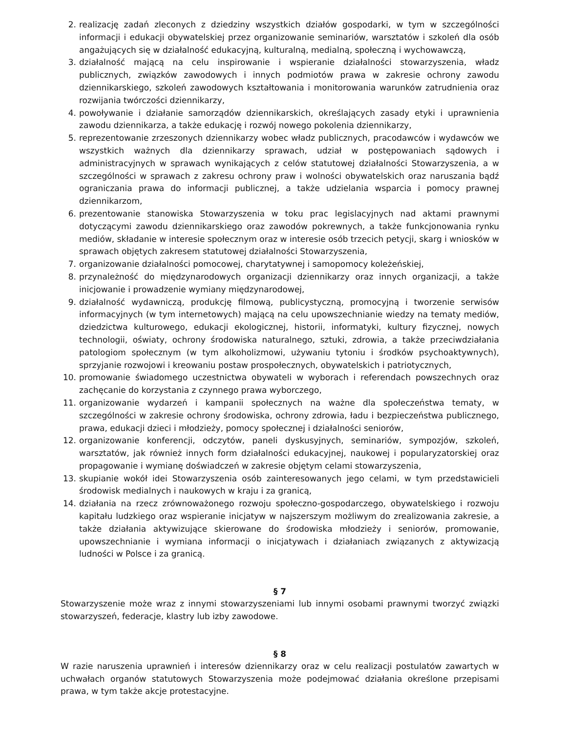2. realizację zadań zleconych z dziedziny wszystkich działów gospodarki, w tym w szczególności informacji i edukacji obywatelskiej przez organizowanie seminariów, warsztatów i szkoleń dla osób angażujących się w działalność edukacyjną, kulturalną, medialną, społeczną i wychowawczą,
3. działalność mającą na celu inspirowanie i wspieranie działalności stowarzyszenia, władz publicznych, związków zawodowych i innych podmiotów prawa w zakresie ochrony zawodu dziennikarskiego, szkoleń zawodowych kształtowania i monitorowania warunków zatrudnienia oraz rozwijania twórczości dziennikarzy,
4. powoływanie i działanie samorządów dziennikarskich, określających zasady etyki i uprawnienia zawodu dziennikarza, a także edukację i rozwój nowego pokolenia dziennikarzy,
5. reprezentowanie zrzeszonych dziennikarzy wobec władz publicznych, pracodawców i wydawców we wszystkich ważnych dla dziennikarzy sprawach, udział w postępowaniach sądowych i administracyjnych w sprawach wynikających z celów statutowej działalności Stowarzyszenia, a w szczególności w sprawach z zakresu ochrony praw i wolności obywatelskich oraz naruszania bądź ograniczania prawa do informacji publicznej, a także udzielania wsparcia i pomocy prawnej dziennikarzom,
6. prezentowanie stanowiska Stowarzyszenia w toku prac legislacyjnych nad aktami prawnymi dotyczącymi zawodu dziennikarskiego oraz zawodów pokrewnych, a także funkcjonowania rynku mediów, składanie w interesie społecznym oraz w interesie osób trzecich petycji, skarg i wniosków w sprawach objętych zakresem statutowej działalności Stowarzyszenia,
7. organizowanie działalności pomocowej, charytatywnej i samopomocy koleżeńskiej,
8. przynależność do międzynarodowych organizacji dziennikarzy oraz innych organizacji, a także inicjowanie i prowadzenie wymiany międzynarodowej,
9. działalność wydawniczą, produkcję filmową, publicystyczną, promocyjną i tworzenie serwisów informacyjnych (w tym internetowych) mającą na celu upowszechnianie wiedzy na tematy mediów, dziedzictwa kulturowego, edukacji ekologicznej, historii, informatyki, kultury fizycznej, nowych technologii, oświaty, ochrony środowiska naturalnego, sztuki, zdrowia, a także przeciwdziałania patologiom społecznym (w tym alkoholizmowi, używaniu tytoniu i środków psychoaktywnych), sprzyjanie rozwojowi i kreowaniu postaw prospołecznych, obywatelskich i patriotycznych,
10. promowanie świadomego uczestnictwa obywateli w wyborach i referendach powszechnych oraz zachęcanie do korzystania z czynnego prawa wyborczego,
11. organizowanie wydarzeń i kampanii społecznych na ważne dla społeczeństwa tematy, w szczególności w zakresie ochrony środowiska, ochrony zdrowia, ładu i bezpieczeństwa publicznego, prawa, edukacji dzieci i młodzieży, pomocy społecznej i działalności seniorów,
12. organizowanie konferencji, odczytów, paneli dyskusyjnych, seminariów, sympozjów, szkoleń, warsztatów, jak również innych form działalności edukacyjnej, naukowej i popularyzatorskiej oraz propagowanie i wymianę doświadczeń w zakresie objętym celami stowarzyszenia,
13. skupianie wokół idei Stowarzyszenia osób zainteresowanych jego celami, w tym przedstawicieli środowisk medialnych i naukowych w kraju i za granicą,
14. działania na rzecz zrównoważonego rozwoju społeczno-gospodarczego, obywatelskiego i rozwoju kapitału ludzkiego oraz wspieranie inicjatyw w najszerszym możliwym do zrealizowania zakresie, a także działania aktywizujące skierowane do środowiska młodzieży i seniorów, promowanie, upowszechnianie i wymiana informacji o inicjatywach i działaniach związanych z aktywizacją ludności w Polsce i za granicą.
§ 7
Stowarzyszenie może wraz z innymi stowarzyszeniami lub innymi osobami prawnymi tworzyć związki stowarzyszeń, federacje, klastry lub izby zawodowe.
§ 8
W razie naruszenia uprawnień i interesów dziennikarzy oraz w celu realizacji postulatów zawartych w uchwałach organów statutowych Stowarzyszenia może podejmować działania określone przepisami prawa, w tym także akcje protestacyjne.